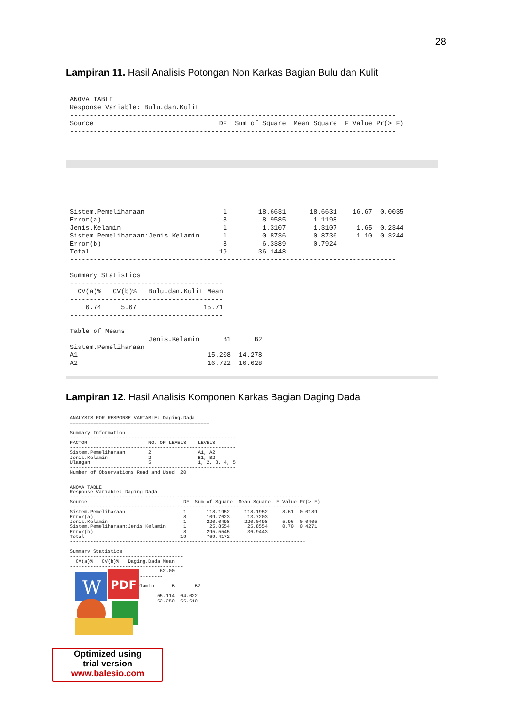28
Lampiran 11. Hasil Analisis Potongan Non Karkas Bagian Bulu dan Kulit
ANOVA TABLE
Response Variable: Bulu.dan.Kulit
-----------------------------------------------------------------------------------
Source                                DF  Sum of Square  Mean Square  F Value Pr(> F)
-----------------------------------------------------------------------------------
Sistem.Pemeliharaan                    1        18.6631      18.6631    16.67  0.0035
Error(a)                               8         8.9585       1.1198
Jenis.Kelamin                          1         1.3107       1.3107     1.65  0.2344
Sistem.Pemeliharaan:Jenis.Kelamin      1         0.8736       0.8736     1.10  0.3244
Error(b)                               8         6.3389       0.7924
Total                                 19        36.1448
-----------------------------------------------------------------------------------

Summary Statistics
---------------------------------------
  CV(a)%   CV(b)%   Bulu.dan.Kulit Mean
---------------------------------------
    6.74     5.67                 15.71
---------------------------------------

Table of Means
                    Jenis.Kelamin      B1      B2
Sistem.Pemeliharaan
A1                                 15.208  14.278
A2                                 16.722  16.628
Lampiran 12. Hasil Analisis Komponen Karkas Bagian Daging Dada
ANALYSIS FOR RESPONSE VARIABLE: Daging.Dada
================================================

Summary Information
---------------------------------------------------------
FACTOR                     NO. OF LEVELS    LEVELS
---------------------------------------------------------
Sistem.Pemeliharaan        2                A1, A2
Jenis.Kelamin              2                B1, B2
Ulangan                    5                1, 2, 3, 4, 5
---------------------------------------------------------
Number of Observations Read and Used: 20


ANOVA TABLE
Response Variable: Daging.Dada
---------------------------------------------------------------------------------
Source                                 DF  Sum of Square  Mean Square  F Value Pr(> F)
---------------------------------------------------------------------------------
Sistem.Pemeliharaan                    1       118.1952     118.1952     8.61  0.0189
Error(a)                               8       109.7623      13.7203
Jenis.Kelamin                          1       220.0498     220.0498     5.96  0.0405
Sistem.Pemeliharaan:Jenis.Kelamin      1        25.8554      25.8554     0.70  0.4271
Error(b)                               8       295.5545      36.9443
Total                                 19       769.4172
---------------------------------------------------------------------------------

Summary Statistics
---------------------------------------
  CV(a)%   CV(b)%   Daging.Dada Mean
---------------------------------------
                               62.00
                    ------------

                    s.Kelamin      B1      B2

                              55.114  64.022
                              62.250  66.610
W
PDF
Optimized using
trial version
www.balesio.com